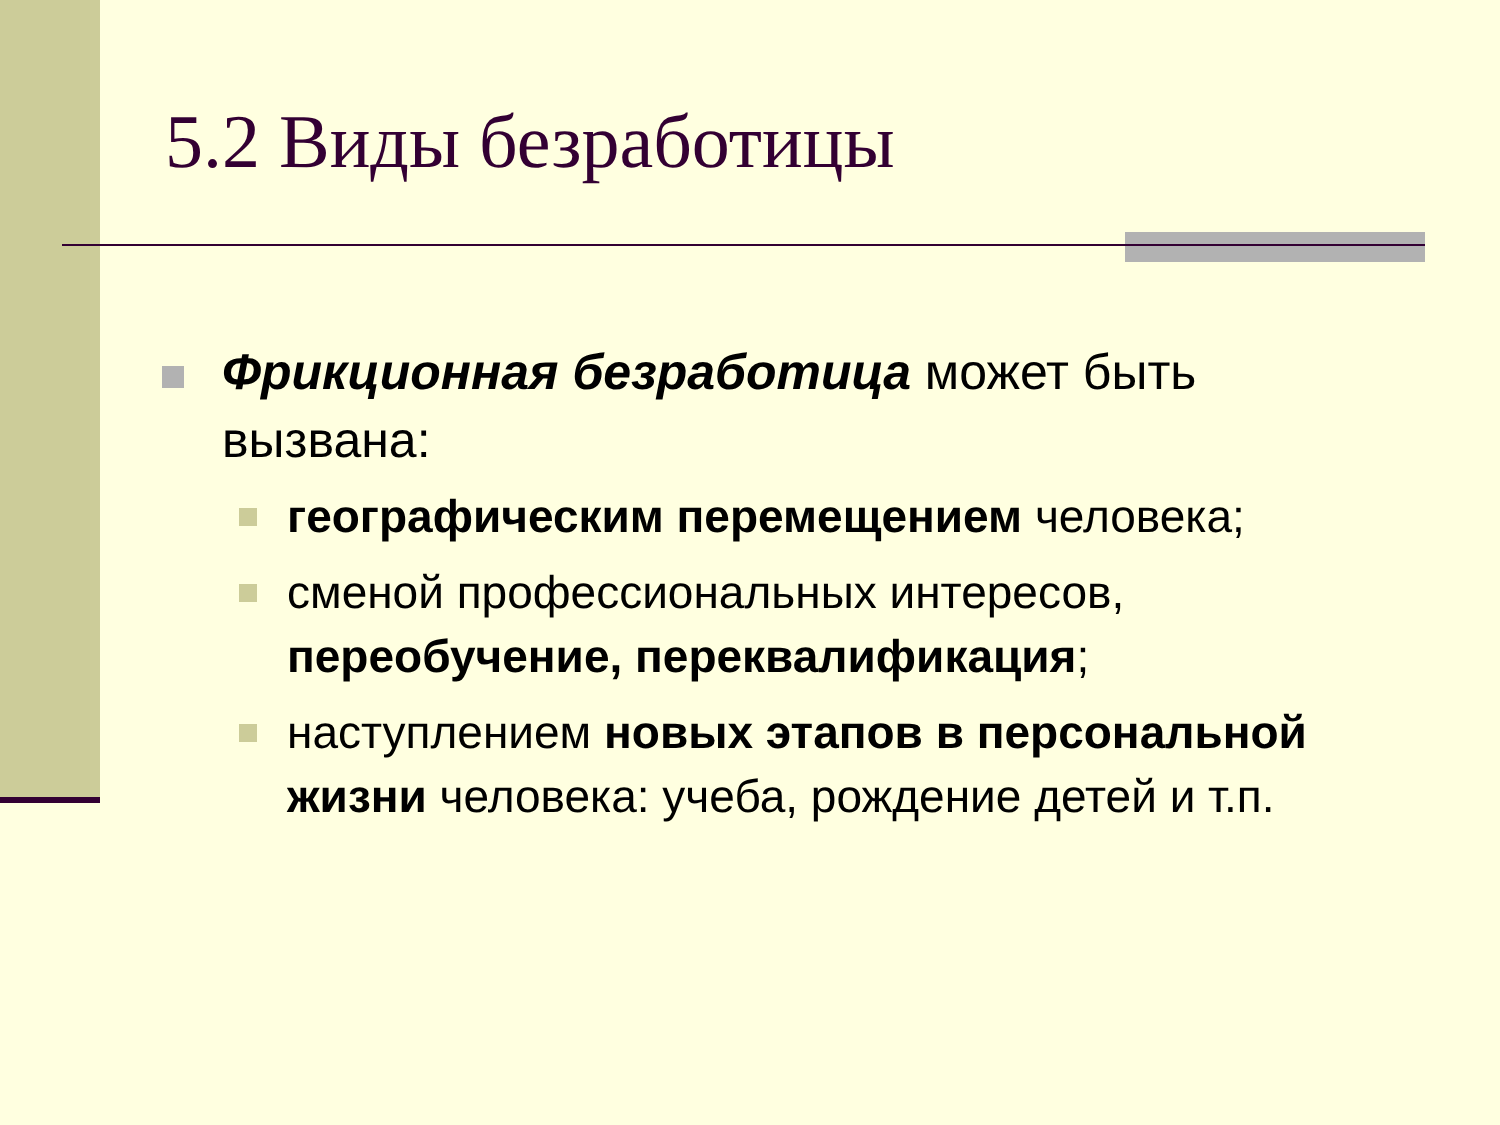5.2 Виды безработицы
Фрикционная безработица может быть вызвана:
географическим перемещением человека;
сменой профессиональных интересов, переобучение, переквалификация;
наступлением новых этапов в персональной жизни человека: учеба, рождение детей и т.п.